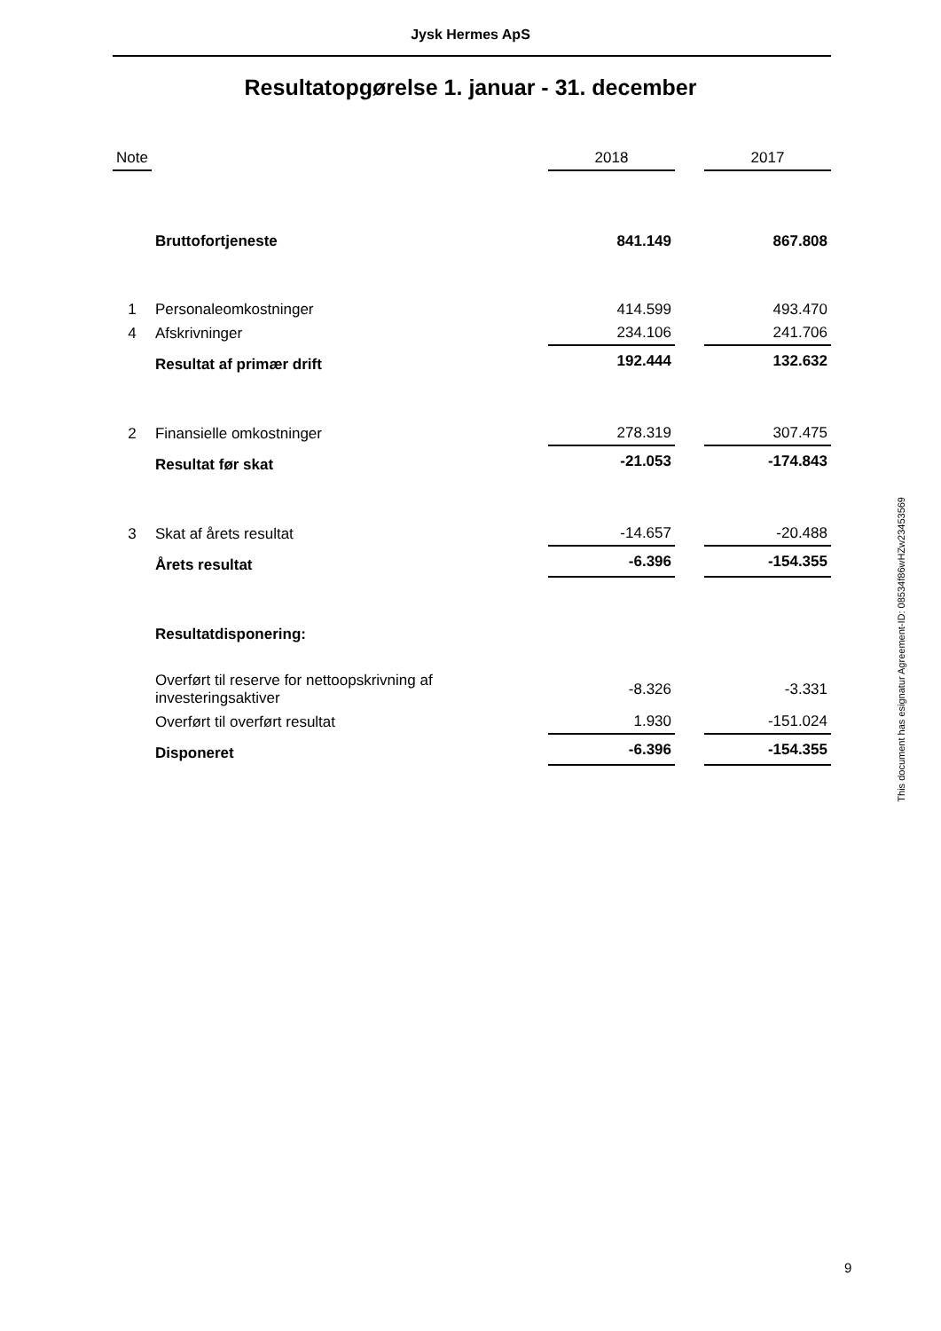Jysk Hermes ApS
Resultatopgørelse 1. januar - 31. december
| Note | | 2018 | | 2017 |
| --- | --- | --- | --- | --- |
| | Bruttofortjeneste | 841.149 | | 867.808 |
| 1 | Personaleomkostninger | 414.599 | | 493.470 |
| 4 | Afskrivninger | 234.106 | | 241.706 |
| | Resultat af primær drift | 192.444 | | 132.632 |
| 2 | Finansielle omkostninger | 278.319 | | 307.475 |
| | Resultat før skat | -21.053 | | -174.843 |
| 3 | Skat af årets resultat | -14.657 | | -20.488 |
| | Årets resultat | -6.396 | | -154.355 |
| | Resultatdisponering: | | | |
| | Overført til reserve for nettoopskrivning af investeringsaktiver | -8.326 | | -3.331 |
| | Overført til overført resultat | 1.930 | | -151.024 |
| | Disponeret | -6.396 | | -154.355 |
This document has esignatur Agreement-ID: 08534f86wHZw23453569
9